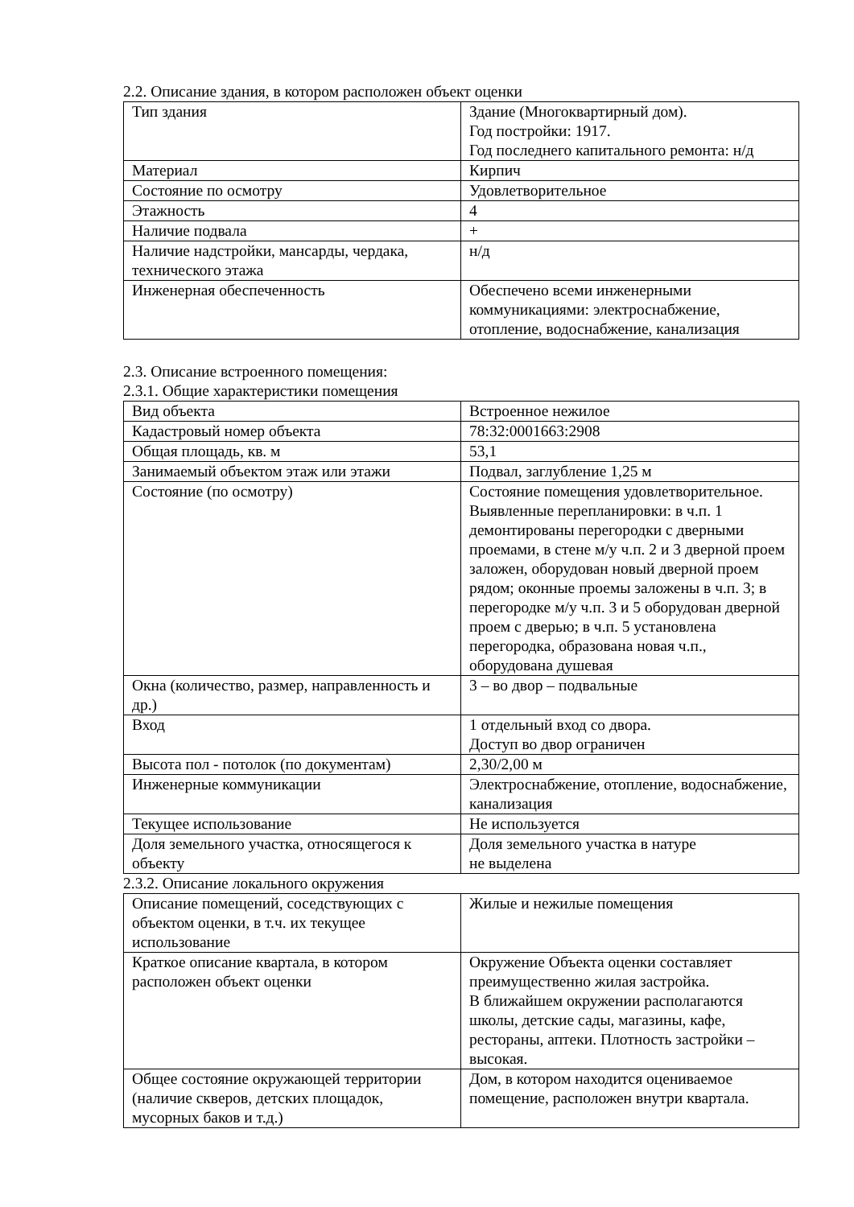2.2. Описание здания, в котором расположен объект оценки
| Тип здания | Здание (Многоквартирный дом). Год постройки: 1917. Год последнего капитального ремонта: н/д |
| Материал | Кирпич |
| Состояние по осмотру | Удовлетворительное |
| Этажность | 4 |
| Наличие подвала | + |
| Наличие надстройки, мансарды, чердака, технического этажа | н/д |
| Инженерная обеспеченность | Обеспечено всеми инженерными коммуникациями: электроснабжение, отопление, водоснабжение, канализация |
2.3. Описание встроенного помещения:
2.3.1. Общие характеристики помещения
| Вид объекта | Встроенное нежилое |
| Кадастровый номер объекта | 78:32:0001663:2908 |
| Общая площадь, кв. м | 53,1 |
| Занимаемый объектом этаж или этажи | Подвал, заглубление 1,25 м |
| Состояние (по осмотру) | Состояние помещения удовлетворительное. Выявленные перепланировки: в ч.п. 1 демонтированы перегородки с дверными проемами, в стене м/у ч.п. 2 и 3 дверной проем заложен, оборудован новый дверной проем рядом; оконные проемы заложены в ч.п. 3; в перегородке м/у ч.п. 3 и 5 оборудован дверной проем с дверью; в ч.п. 5 установлена перегородка, образована новая ч.п., оборудована душевая |
| Окна (количество, размер, направленность и др.) | 3 – во двор – подвальные |
| Вход | 1 отдельный вход со двора. Доступ во двор ограничен |
| Высота пол - потолок (по документам) | 2,30/2,00 м |
| Инженерные коммуникации | Электроснабжение, отопление, водоснабжение, канализация |
| Текущее использование | Не используется |
| Доля земельного участка, относящегося к объекту | Доля земельного участка в натуре не выделена |
2.3.2. Описание локального окружения
| Описание помещений, соседствующих с объектом оценки, в т.ч. их текущее использование | Жилые и нежилые помещения |
| Краткое описание квартала, в котором расположен объект оценки | Окружение Объекта оценки составляет преимущественно жилая застройка. В ближайшем окружении располагаются школы, детские сады, магазины, кафе, рестораны, аптеки. Плотность застройки – высокая. |
| Общее состояние окружающей территории (наличие скверов, детских площадок, мусорных баков и т.д.) | Дом, в котором находится оцениваемое помещение, расположен внутри квартала. |